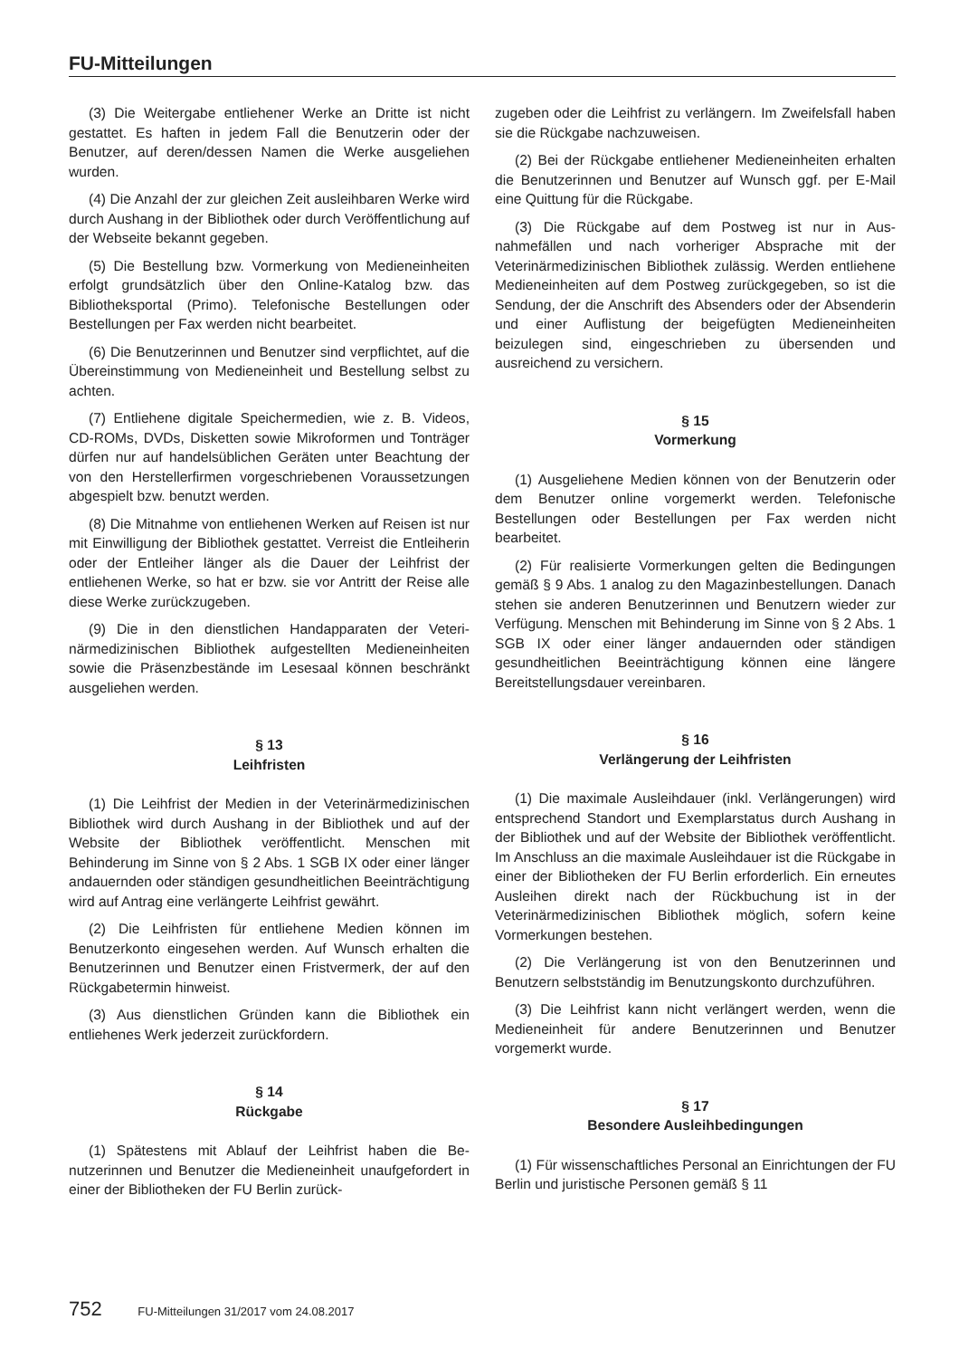FU-Mitteilungen
(3) Die Weitergabe entliehener Werke an Dritte ist nicht gestattet. Es haften in jedem Fall die Benutzerin oder der Benutzer, auf deren/dessen Namen die Werke ausgeliehen wurden.
(4) Die Anzahl der zur gleichen Zeit ausleihbaren Werke wird durch Aushang in der Bibliothek oder durch Veröffentlichung auf der Webseite bekannt gegeben.
(5) Die Bestellung bzw. Vormerkung von Medien­einheiten erfolgt grundsätzlich über den Online-Katalog bzw. das Bibliotheksportal (Primo). Telefonische Bestel­lungen oder Bestellungen per Fax werden nicht bearbei­tet.
(6) Die Benutzerinnen und Benutzer sind verpflichtet, auf die Übereinstimmung von Medieneinheit und Bestel­lung selbst zu achten.
(7) Entliehene digitale Speichermedien, wie z. B. Videos, CD-ROMs, DVDs, Disketten sowie Mikroformen und Tonträger dürfen nur auf handelsüblichen Geräten unter Beachtung der von den Herstellerfirmen vorge­schriebenen Voraussetzungen abgespielt bzw. benutzt werden.
(8) Die Mitnahme von entliehenen Werken auf Reisen ist nur mit Einwilligung der Bibliothek gestattet. Verreist die Entleiherin oder der Entleiher länger als die Dauer der Leihfrist der entliehenen Werke, so hat er bzw. sie vor Antritt der Reise alle diese Werke zurückzugeben.
(9) Die in den dienstlichen Handapparaten der Veteri­närmedizinischen Bibliothek aufgestellten Medieneinhei­ten sowie die Präsenzbestände im Lesesaal können be­schränkt ausgeliehen werden.
§ 13
Leihfristen
(1) Die Leihfrist der Medien in der Veterinärmedizini­schen Bibliothek wird durch Aushang in der Bibliothek und auf der Website der Bibliothek veröffentlicht. Men­schen mit Behinderung im Sinne von § 2 Abs. 1 SGB IX oder einer länger andauernden oder ständigen gesund­heitlichen Beeinträchtigung wird auf Antrag eine ver­längerte Leihfrist gewährt.
(2) Die Leihfristen für entliehene Medien können im Benutzerkonto eingesehen werden. Auf Wunsch erhal­ten die Benutzerinnen und Benutzer einen Fristvermerk, der auf den Rückgabetermin hinweist.
(3) Aus dienstlichen Gründen kann die Bibliothek ein entliehenes Werk jederzeit zurückfordern.
§ 14
Rückgabe
(1) Spätestens mit Ablauf der Leihfrist haben die Be­nutzerinnen und Benutzer die Medieneinheit unauf­gefordert in einer der Bibliotheken der FU Berlin zurück-
zugeben oder die Leihfrist zu verlängern. Im Zweifelsfall haben sie die Rückgabe nachzuweisen.
(2) Bei der Rückgabe entliehener Medieneinheiten er­halten die Benutzerinnen und Benutzer auf Wunsch ggf. per E-Mail eine Quittung für die Rückgabe.
(3) Die Rückgabe auf dem Postweg ist nur in Aus­nahmefällen und nach vorheriger Absprache mit der Veterinärmedizinischen Bibliothek zulässig. Werden ent­liehene Medieneinheiten auf dem Postweg zurückge­geben, so ist die Sendung, der die Anschrift des Absen­ders oder der Absenderin und einer Auflistung der bei­gefügten Medieneinheiten beizulegen sind, eingeschrie­ben zu übersenden und ausreichend zu versichern.
§ 15
Vormerkung
(1) Ausgeliehene Medien können von der Benutzerin oder dem Benutzer online vorgemerkt werden. Telefoni­sche Bestellungen oder Bestellungen per Fax werden nicht bearbeitet.
(2) Für realisierte Vormerkungen gelten die Bedingun­gen gemäß § 9 Abs. 1 analog zu den Magazinbestellun­gen. Danach stehen sie anderen Benutzerinnen und Be­nutzern wieder zur Verfügung. Menschen mit Behinde­rung im Sinne von § 2 Abs. 1 SGB IX oder einer länger andauernden oder ständigen gesundheitlichen Beein­trächtigung können eine längere Bereitstellungsdauer vereinbaren.
§ 16
Verlängerung der Leihfristen
(1) Die maximale Ausleihdauer (inkl. Verlängerungen) wird entsprechend Standort und Exemplarstatus durch Aushang in der Bibliothek und auf der Website der Bibliothek veröffentlicht. Im Anschluss an die maximale Ausleihdauer ist die Rückgabe in einer der Bibliotheken der FU Berlin erforderlich. Ein erneutes Ausleihen direkt nach der Rückbuchung ist in der Veterinärmedizinischen Bibliothek möglich, sofern keine Vormerkungen beste­hen.
(2) Die Verlängerung ist von den Benutzerinnen und Benutzern selbstständig im Benutzungskonto durchzu­führen.
(3) Die Leihfrist kann nicht verlängert werden, wenn die Medieneinheit für andere Benutzerinnen und Benut­zer vorgemerkt wurde.
§ 17
Besondere Ausleihbedingungen
(1) Für wissenschaftliches Personal an Einrichtungen der FU Berlin und juristische Personen gemäß § 11
752 FU-Mitteilungen 31/2017 vom 24.08.2017